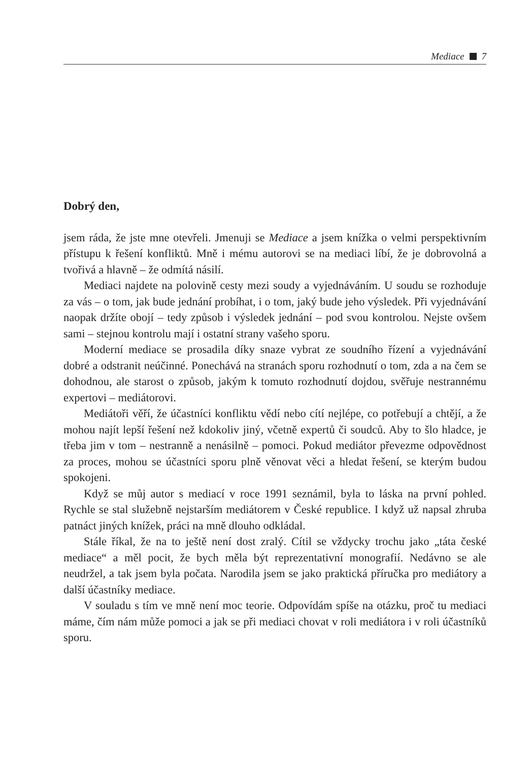Mediace 7
Dobrý den,
jsem ráda, že jste mne otevřeli. Jmenuji se Mediace a jsem knížka o velmi perspektivním přístupu k řešení konfliktů. Mně i mému autorovi se na mediaci líbí, že je dobrovolná a tvořivá a hlavně – že odmítá násilí.
Mediaci najdete na polovině cesty mezi soudy a vyjednáváním. U soudu se rozhoduje za vás – o tom, jak bude jednání probíhat, i o tom, jaký bude jeho výsledek. Při vyjednávání naopak držíte obojí – tedy způsob i výsledek jednání – pod svou kontrolou. Nejste ovšem sami – stejnou kontrolu mají i ostatní strany vašeho sporu.
Moderní mediace se prosadila díky snaze vybrat ze soudního řízení a vyjednávání dobré a odstranit neúčinné. Ponechává na stranách sporu rozhodnutí o tom, zda a na čem se dohodnou, ale starost o způsob, jakým k tomuto rozhodnutí dojdou, svěřuje nestrannému expertovi – mediátorovi.
Mediátoři věří, že účastníci konfliktu vědí nebo cítí nejlépe, co potřebují a chtějí, a že mohou najít lepší řešení než kdokoliv jiný, včetně expertů či soudců. Aby to šlo hladce, je třeba jim v tom – nestranně a nenásilně – pomoci. Pokud mediátor převezme odpovědnost za proces, mohou se účastníci sporu plně věnovat věci a hledat řešení, se kterým budou spokojeni.
Když se můj autor s mediací v roce 1991 seznámil, byla to láska na první pohled. Rychle se stal služebně nejstarším mediátorem v České republice. I když už napsal zhruba patnáct jiných knížek, práci na mně dlouho odkládal.
Stále říkal, že na to ještě není dost zralý. Cítil se vždycky trochu jako „táta české mediace“ a měl pocit, že bych měla být reprezentativní monografií. Nedávno se ale neudržel, a tak jsem byla počata. Narodila jsem se jako praktická příručka pro mediátory a další účastníky mediace.
V souladu s tím ve mně není moc teorie. Odpovídám spíše na otázku, proč tu mediaci máme, čím nám může pomoci a jak se při mediaci chovat v roli mediátora i v roli účastníků sporu.